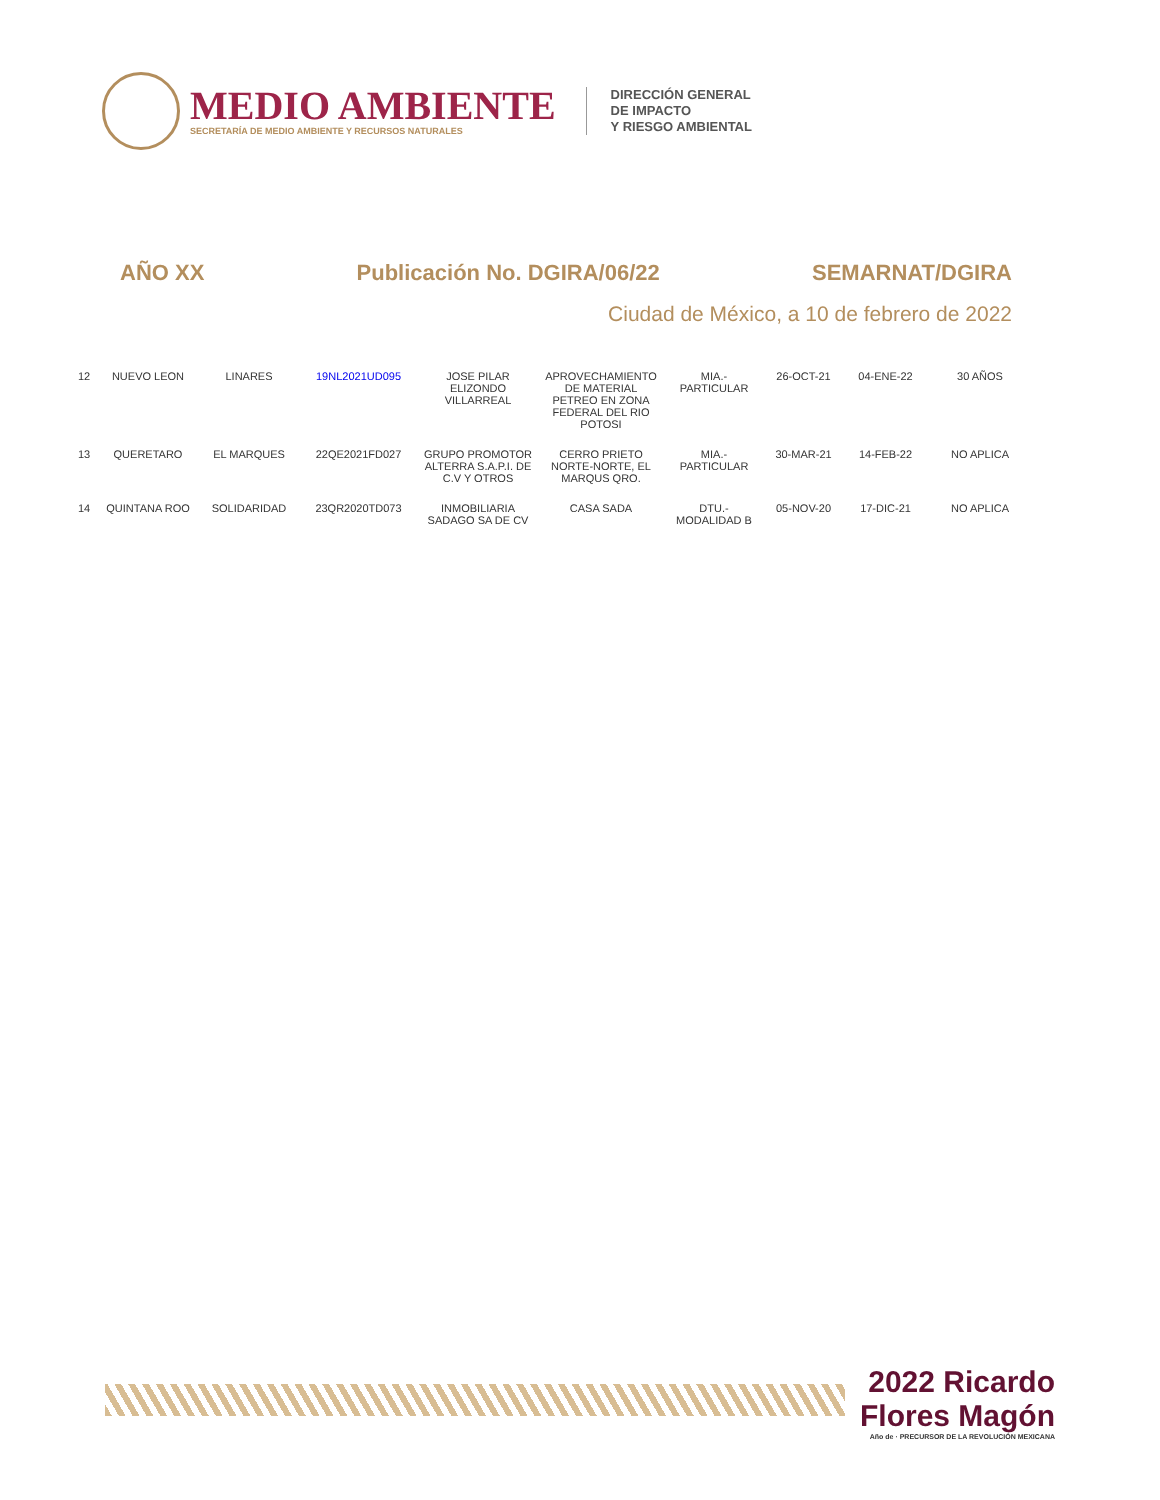MEDIO AMBIENTE
SECRETARÍA DE MEDIO AMBIENTE Y RECURSOS NATURALES
DIRECCIÓN GENERAL
DE IMPACTO
Y RIESGO AMBIENTAL
AÑO XX Publicación No. DGIRA/06/22 SEMARNAT/DGIRA
Ciudad de México, a 10 de febrero de 2022
| 12 | NUEVO LEON | LINARES | 19NL2021UD095 | JOSE PILAR ELIZONDO VILLARREAL | APROVECHAMIENTO DE MATERIAL PETREO EN ZONA FEDERAL DEL RIO POTOSI | MIA.-PARTICULAR | 26-OCT-21 | 04-ENE-22 | 30 AÑOS |
| 13 | QUERETARO | EL MARQUES | 22QE2021FD027 | GRUPO PROMOTOR ALTERRA S.A.P.I. DE C.V Y OTROS | CERRO PRIETO NORTE-NORTE, EL MARQUS QRO. | MIA.-PARTICULAR | 30-MAR-21 | 14-FEB-22 | NO APLICA |
| 14 | QUINTANA ROO | SOLIDARIDAD | 23QR2020TD073 | INMOBILIARIA SADAGO SA DE CV | CASA SADA | DTU.-MODALIDAD B | 05-NOV-20 | 17-DIC-21 | NO APLICA |
2022 Ricardo Flores Magón
Año de · PRECURSOR DE LA REVOLUCIÓN MEXICANA